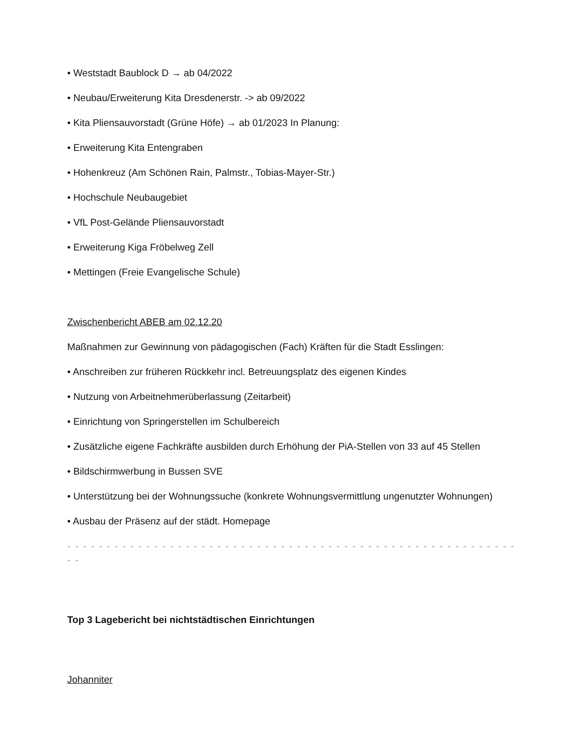• Weststadt Baublock D → ab 04/2022
• Neubau/Erweiterung Kita Dresdenerstr. -> ab 09/2022
• Kita Pliensauvorstadt (Grüne Höfe) → ab 01/2023 In Planung:
• Erweiterung Kita Entengraben
• Hohenkreuz (Am Schönen Rain, Palmstr., Tobias-Mayer-Str.)
• Hochschule Neubaugebiet
• VfL Post-Gelände Pliensauvorstadt
• Erweiterung Kiga Fröbelweg Zell
• Mettingen (Freie Evangelische Schule)
Zwischenbericht ABEB am 02.12.20
Maßnahmen zur Gewinnung von pädagogischen (Fach) Kräften für die Stadt Esslingen:
• Anschreiben zur früheren Rückkehr incl. Betreuungsplatz des eigenen Kindes
• Nutzung von Arbeitnehmerüberlassung (Zeitarbeit)
• Einrichtung von Springerstellen im Schulbereich
• Zusätzliche eigene Fachkräfte ausbilden durch Erhöhung der PiA-Stellen von 33 auf 45 Stellen
• Bildschirmwerbung in Bussen SVE
• Unterstützung bei der Wohnungssuche (konkrete Wohnungsvermittlung ungenutzter Wohnungen)
• Ausbau der Präsenz auf der städt. Homepage
- - - - - - - - - - - - - - - - - - - - - - - - - - - - - - - - - - - - - - - - - - - - - - - - - - - - - - - - - - -
Top 3 Lagebericht bei nichtstädtischen Einrichtungen
Johanniter